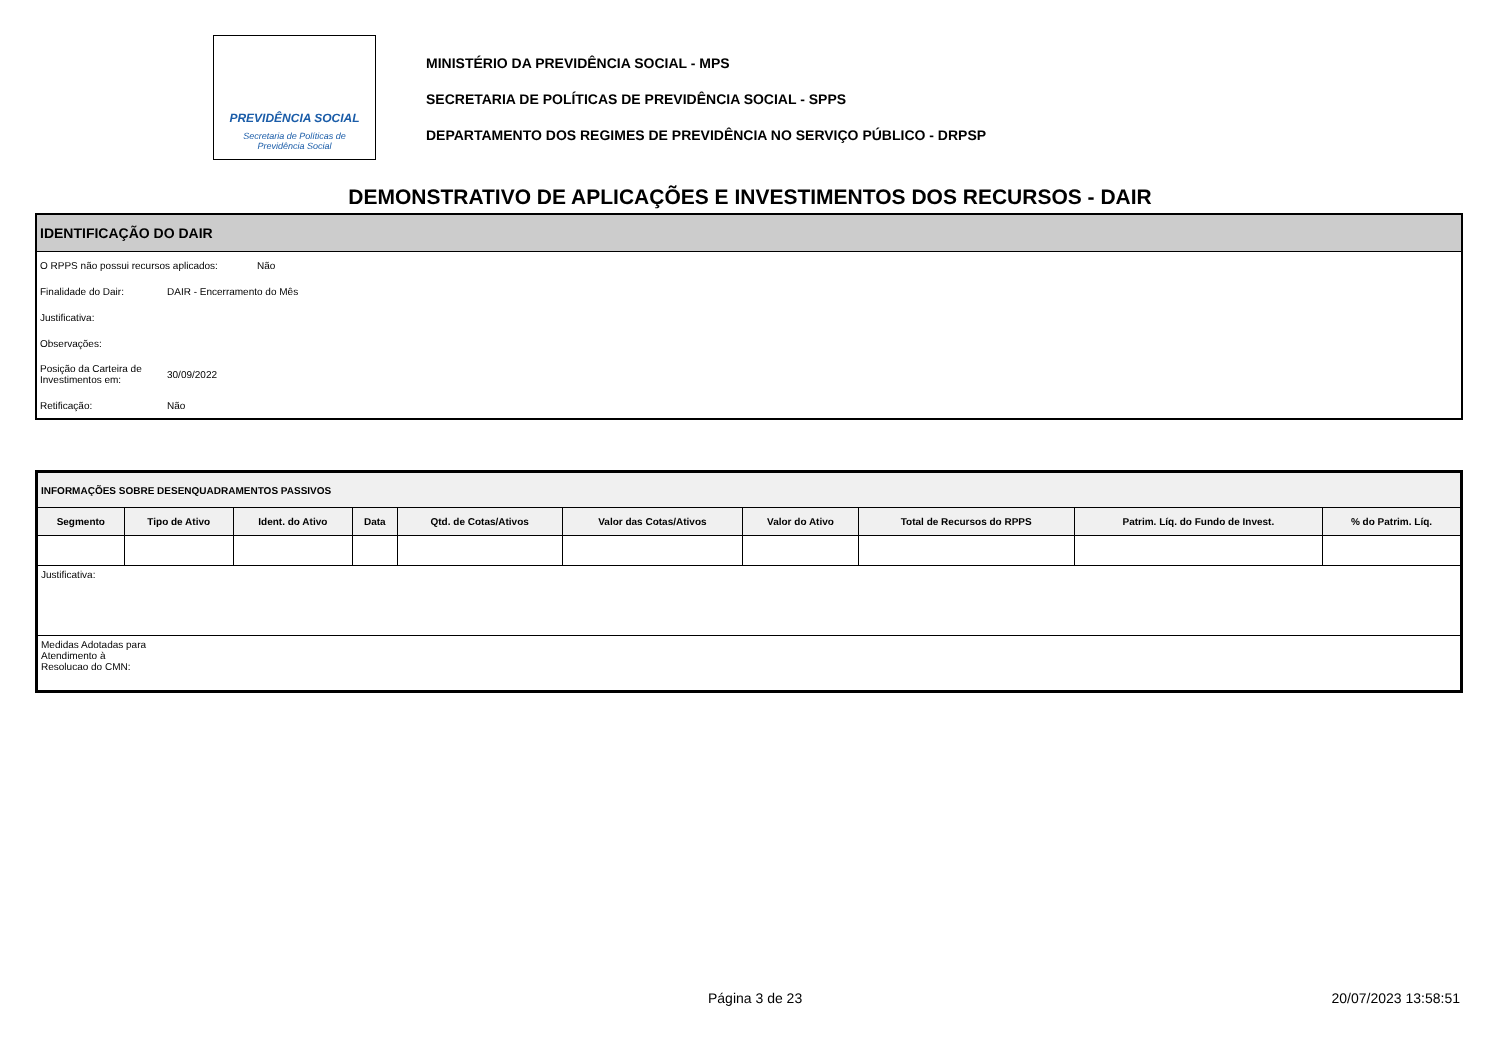PREVIDÊNCIA SOCIAL
Secretaria de Políticas de
Previdência Social
MINISTÉRIO DA PREVIDÊNCIA SOCIAL - MPS
SECRETARIA DE POLÍTICAS DE PREVIDÊNCIA SOCIAL - SPPS
DEPARTAMENTO DOS REGIMES DE PREVIDÊNCIA NO SERVIÇO PÚBLICO - DRPSP
DEMONSTRATIVO DE APLICAÇÕES E INVESTIMENTOS DOS RECURSOS - DAIR
IDENTIFICAÇÃO DO DAIR
O RPPS não possui recursos aplicados: Não
Finalidade do Dair: DAIR - Encerramento do Mês
Justificativa:
Observações:
Posição da Carteira de Investimentos em: 30/09/2022
Retificação: Não
| INFORMAÇÕES SOBRE DESENQUADRAMENTOS PASSIVOS | | | | | | | | | |
| --- | --- | --- | --- | --- | --- | --- | --- | --- | --- |
| Segmento | Tipo de Ativo | Ident. do Ativo | Data | Qtd. de Cotas/Ativos | Valor das Cotas/Ativos | Valor do Ativo | Total de Recursos do RPPS | Patrim. Líq. do Fundo de Invest. | % do Patrim. Líq. |
| Justificativa: | | | | | | | | | |
| Medidas Adotadas para Atendimento à Resolucao do CMN: | | | | | | | | | |
Página 3 de 23 20/07/2023 13:58:51